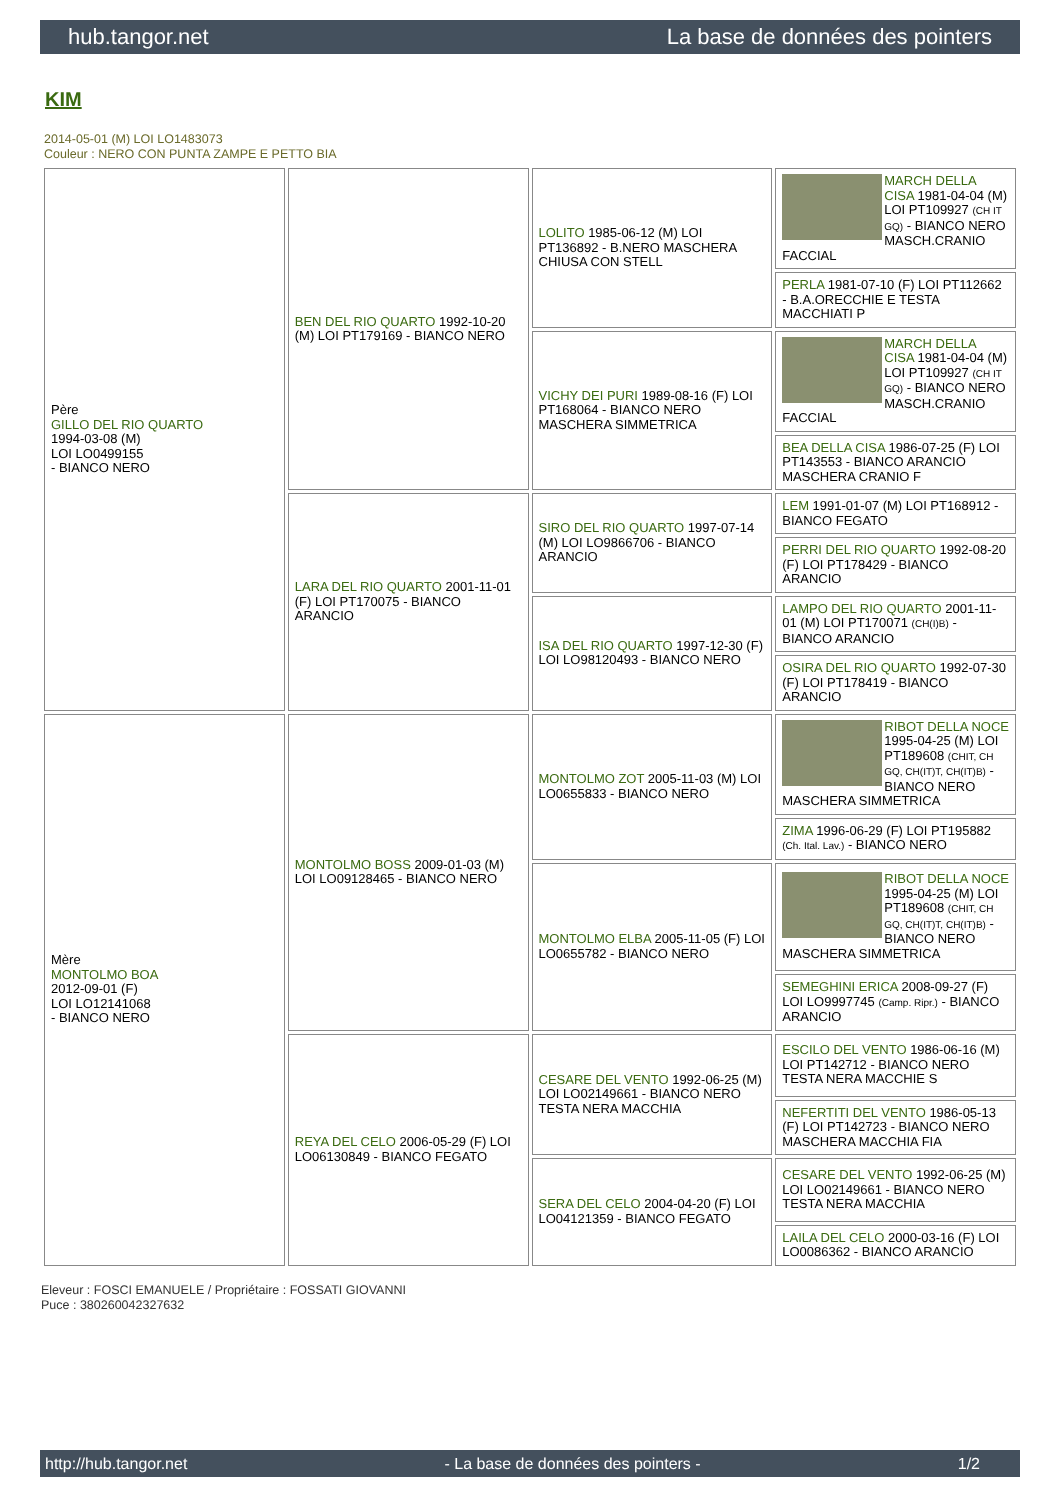hub.tangor.net La base de données des pointers
KIM
2014-05-01 (M) LOI LO1483073
Couleur : NERO CON PUNTA ZAMPE E PETTO BIA
| Père GILLO DEL RIO QUARTO 1994-03-08 (M) LOI LO0499155 - BIANCO NERO | BEN DEL RIO QUARTO 1992-10-20 (M) LOI PT179169 - BIANCO NERO | LOLITO 1985-06-12 (M) LOI PT136892 - B.NERO MASCHERA CHIUSA CON STELL | MARCH DELLA CISA 1981-04-04 (M) LOI PT109927 (CH IT GQ) - BIANCO NERO MASCH.CRANIO FACCIAL |
| | | | PERLA 1981-07-10 (F) LOI PT112662 - B.A.ORECCHIE E TESTA MACCHIATI P |
| | | VICHY DEI PURI 1989-08-16 (F) LOI PT168064 - BIANCO NERO MASCHERA SIMMETRICA | MARCH DELLA CISA 1981-04-04 (M) LOI PT109927 (CH IT GQ) - BIANCO NERO MASCH.CRANIO FACCIAL |
| | | | BEA DELLA CISA 1986-07-25 (F) LOI PT143553 - BIANCO ARANCIO MASCHERA CRANIO F |
| | LARA DEL RIO QUARTO 2001-11-01 (F) LOI PT170075 - BIANCO ARANCIO | SIRO DEL RIO QUARTO 1997-07-14 (M) LOI LO9866706 - BIANCO ARANCIO | LEM 1991-01-07 (M) LOI PT168912 - BIANCO FEGATO |
| | | | PERRI DEL RIO QUARTO 1992-08-20 (F) LOI PT178429 - BIANCO ARANCIO |
| | | ISA DEL RIO QUARTO 1997-12-30 (F) LOI LO98120493 - BIANCO NERO | LAMPO DEL RIO QUARTO 2001-11-01 (M) LOI PT170071 (CH(I)B) - BIANCO ARANCIO |
| | | | OSIRA DEL RIO QUARTO 1992-07-30 (F) LOI PT178419 - BIANCO ARANCIO |
| Mère MONTOLMO BOA 2012-09-01 (F) LOI LO12141068 - BIANCO NERO | MONTOLMO BOSS 2009-01-03 (M) LOI LO09128465 - BIANCO NERO | MONTOLMO ZOT 2005-11-03 (M) LOI LO0655833 - BIANCO NERO | RIBOT DELLA NOCE 1995-04-25 (M) LOI PT189608 (CHIT, CH GQ, CH(IT)T, CH(IT)B) - BIANCO NERO MASCHERA SIMMETRICA |
| | | | ZIMA 1996-06-29 (F) LOI PT195882 (Ch. Ital. Lav.) - BIANCO NERO |
| | | MONTOLMO ELBA 2005-11-05 (F) LOI LO0655782 - BIANCO NERO | RIBOT DELLA NOCE 1995-04-25 (M) LOI PT189608 (CHIT, CH GQ, CH(IT)T, CH(IT)B) - BIANCO NERO MASCHERA SIMMETRICA |
| | | | SEMEGHINI ERICA 2008-09-27 (F) LOI LO9997745 (Camp. Ripr.) - BIANCO ARANCIO |
| | REYA DEL CELO 2006-05-29 (F) LOI LO06130849 - BIANCO FEGATO | CESARE DEL VENTO 1992-06-25 (M) LOI LO02149661 - BIANCO NERO TESTA NERA MACCHIA | ESCILO DEL VENTO 1986-06-16 (M) LOI PT142712 - BIANCO NERO TESTA NERA MACCHIE S |
| | | | NEFERTITI DEL VENTO 1986-05-13 (F) LOI PT142723 - BIANCO NERO MASCHERA MACCHIA FIA |
| | | SERA DEL CELO 2004-04-20 (F) LOI LO04121359 - BIANCO FEGATO | CESARE DEL VENTO 1992-06-25 (M) LOI LO02149661 - BIANCO NERO TESTA NERA MACCHIA |
| | | | LAILA DEL CELO 2000-03-16 (F) LOI LO0086362 - BIANCO ARANCIO |
Eleveur : FOSCI EMANUELE / Propriétaire : FOSSATI GIOVANNI
Puce : 380260042327632
http://hub.tangor.net - La base de données des pointers - 1/2